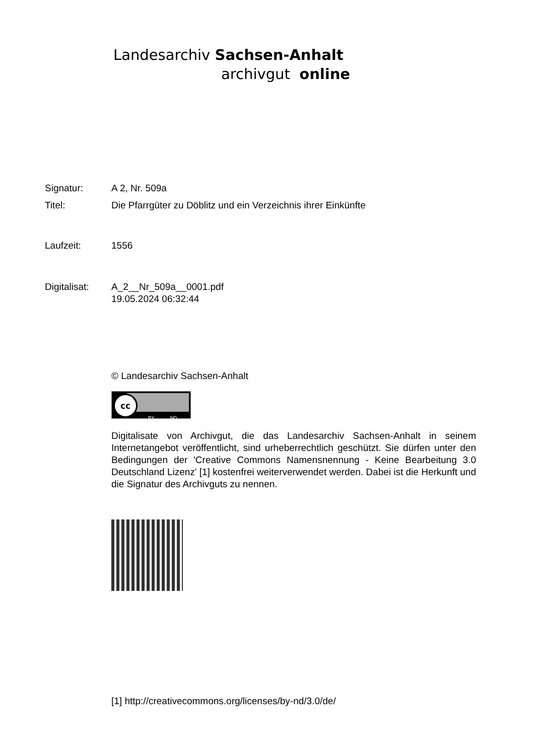Landesarchiv Sachsen-Anhalt
archivgut online
| Signatur: | A 2, Nr. 509a |
| Titel: | Die Pfarrgüter zu Döblitz und ein Verzeichnis ihrer Einkünfte |
| Laufzeit: | 1556 |
| Digitalisat: | A_2__Nr_509a__0001.pdf 19.05.2024 06:32:44 |
© Landesarchiv Sachsen-Anhalt
cc
BY ND
Digitalisate von Archivgut, die das Landesarchiv Sachsen-Anhalt in seinem Internetangebot veröffentlicht, sind urheberrechtlich geschützt. Sie dürfen unter den Bedingungen der 'Creative Commons Namensnennung - Keine Bearbeitung 3.0 Deutschland Lizenz' [1] kostenfrei weiterverwendet werden. Dabei ist die Herkunft und die Signatur des Archivguts zu nennen.
[1] http://creativecommons.org/licenses/by-nd/3.0/de/